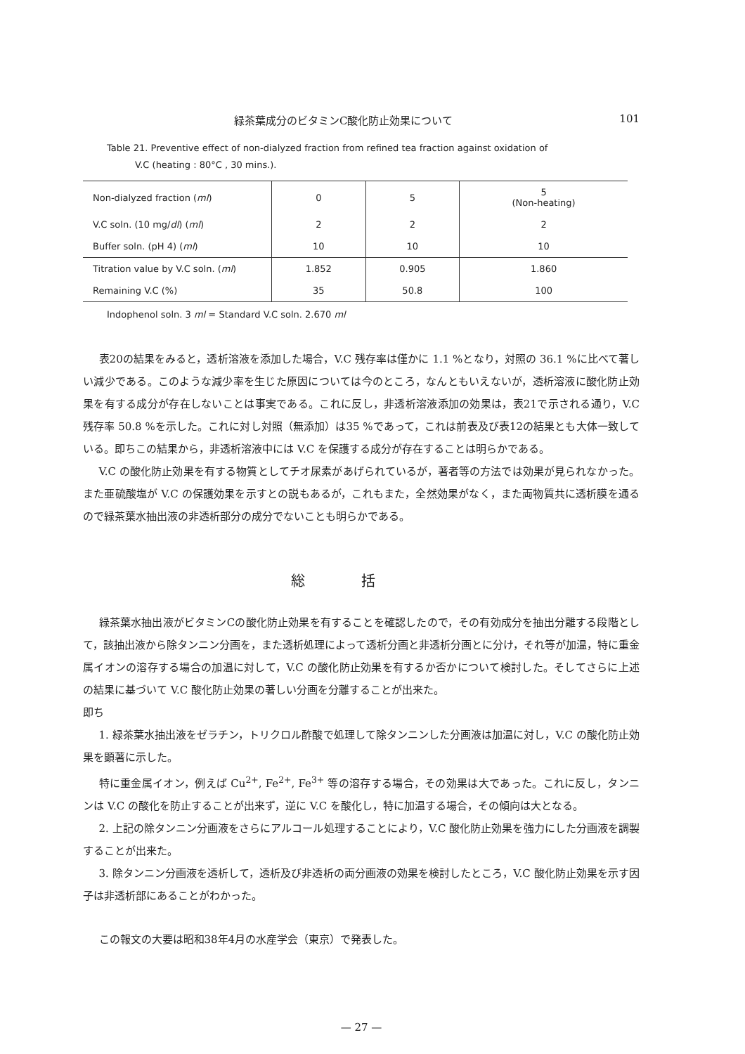緑茶葉成分のビタミンC酸化防止効果について 101
Table 21. Preventive effect of non-dialyzed fraction from refined tea fraction against oxidation of
V.C (heating : 80°C , 30 mins.).
| Non-dialyzed fraction ( ml ) | 0 | 5 | 5 (Non-heating) |
| V.C soln. (10 mg/ dl ) ( ml ) | 2 | 2 | 2 |
| Buffer soln. (pH 4) ( ml ) | 10 | 10 | 10 |
| Titration value by V.C soln. ( ml ) | 1.852 | 0.905 | 1.860 |
| Remaining V.C (%) | 35 | 50.8 | 100 |
Indophenol soln. 3 ml = Standard V.C soln. 2.670 ml
表20の結果をみると，透析溶液を添加した場合，V.C 残存率は僅かに 1.1 %となり，対照の 36.1 %に比べて著しい減少である。このような減少率を生じた原因については今のところ，なんともいえないが，透析溶液に酸化防止効果を有する成分が存在しないことは事実である。これに反し，非透析溶液添加の効果は，表21で示される通り，V.C残存率 50.8 %を示した。これに対し対照（無添加）は35 %であって，これは前表及び表12の結果とも大体一致している。即ちこの結果から，非透析溶液中には V.C を保護する成分が存在することは明らかである。
V.C の酸化防止効果を有する物質としてチオ尿素があげられているが，著者等の方法では効果が見られなかった。また亜硫酸塩が V.C の保護効果を示すとの説もあるが，これもまた，全然効果がなく，また両物質共に透析膜を通るので緑茶葉水抽出液の非透析部分の成分でないことも明らかである。
総括
緑茶葉水抽出液がビタミンCの酸化防止効果を有することを確認したので，その有効成分を抽出分離する段階として，該抽出液から除タンニン分画を，また透析処理によって透析分画と非透析分画とに分け，それ等が加温，特に重金属イオンの溶存する場合の加温に対して，V.C の酸化防止効果を有するか否かについて検討した。そしてさらに上述の結果に基づいて V.C 酸化防止効果の著しい分画を分離することが出来た。
即ち
1. 緑茶葉水抽出液をゼラチン，トリクロル酢酸で処理して除タンニンした分画液は加温に対し，V.C の酸化防止効果を顕著に示した。
特に重金属イオン，例えば Cu<sup>2+</sup>, Fe<sup>2+</sup>, Fe<sup>3+</sup> 等の溶存する場合，その効果は大であった。これに反し，タンニンは V.C の酸化を防止することが出来ず，逆に V.C を酸化し，特に加温する場合，その傾向は大となる。
2. 上記の除タンニン分画液をさらにアルコール処理することにより，V.C 酸化防止効果を強力にした分画液を調製することが出来た。
3. 除タンニン分画液を透析して，透析及び非透析の両分画液の効果を検討したところ，V.C 酸化防止効果を示す因子は非透析部にあることがわかった。
この報文の大要は昭和38年4月の水産学会（東京）で発表した。
— 27 —